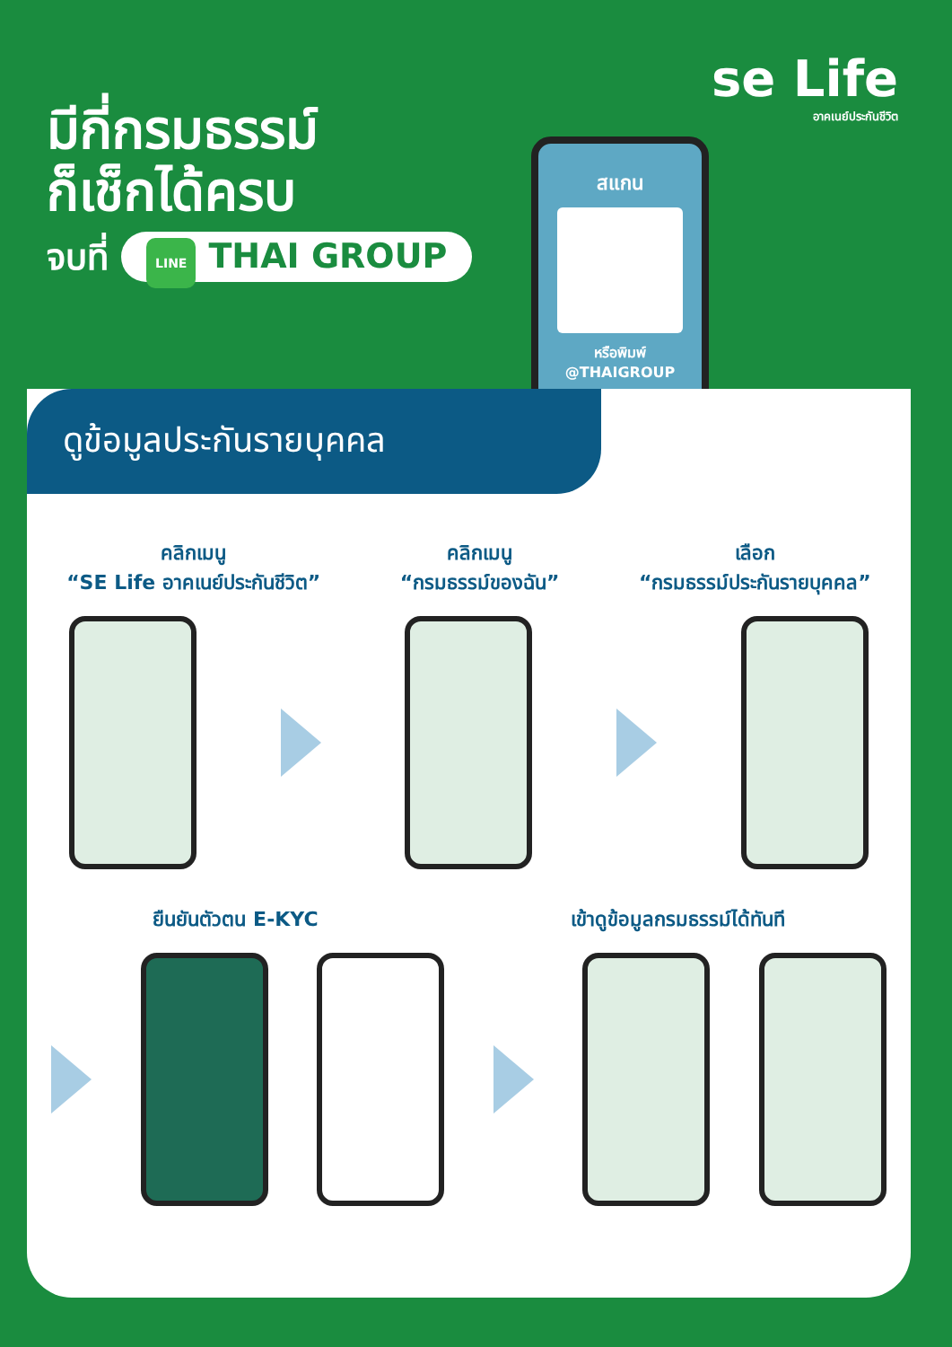มีกี่กรมธรรม์
ก็เช็กได้ครบ
จบที่ LINE THAI GROUP
se Life
อาคเนย์ประกันชีวิต
สแกน
หรือพิมพ์
@THAIGROUP
ดูข้อมูลประกันรายบุคคล
คลิกเมนู
“SE Life อาคเนย์ประกันชีวิต”
คลิกเมนู
“กรมธรรม์ของฉัน”
เลือก
“กรมธรรม์ประกันรายบุคคล”
ยืนยันตัวตน E-KYC เข้าดูข้อมูลกรมธรรม์ได้ทันที